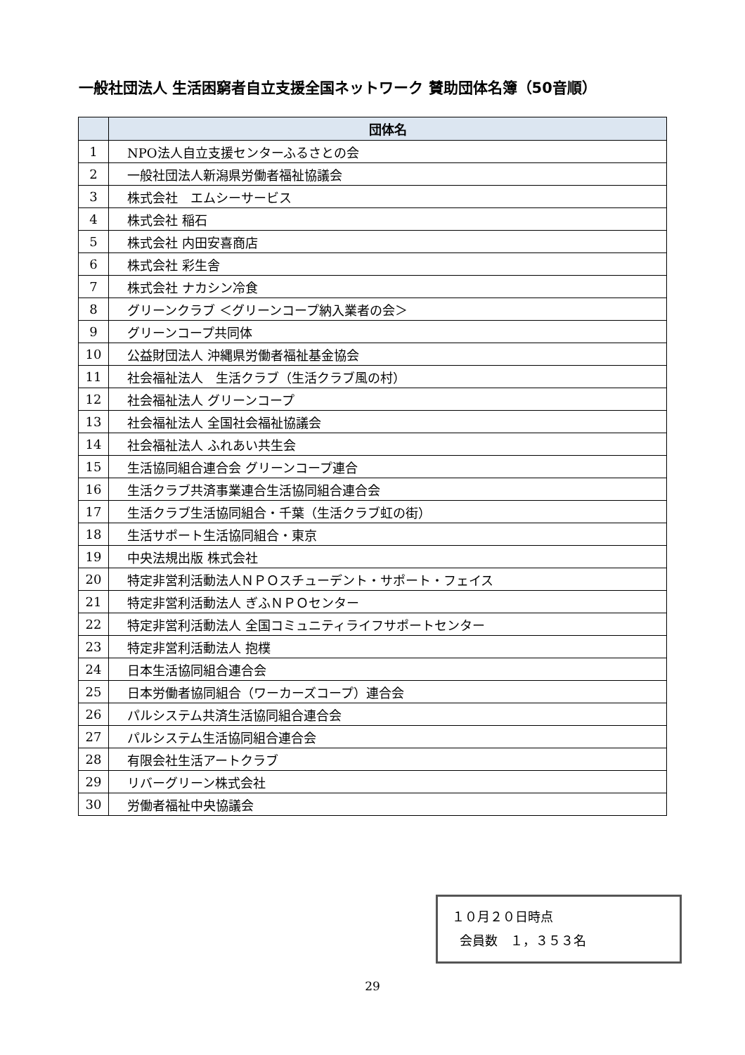一般社団法人 生活困窮者自立支援全国ネットワーク 賛助団体名簿（50音順）
| | 団体名 |
| --- | --- |
| 1 | NPO法人自立支援センターふるさとの会 |
| 2 | 一般社団法人新潟県労働者福祉協議会 |
| 3 | 株式会社 エムシーサービス |
| 4 | 株式会社 稲石 |
| 5 | 株式会社 内田安喜商店 |
| 6 | 株式会社 彩生舎 |
| 7 | 株式会社 ナカシン冷食 |
| 8 | グリーンクラブ ＜グリーンコープ納入業者の会＞ |
| 9 | グリーンコープ共同体 |
| 10 | 公益財団法人 沖縄県労働者福祉基金協会 |
| 11 | 社会福祉法人 生活クラブ（生活クラブ風の村） |
| 12 | 社会福祉法人 グリーンコープ |
| 13 | 社会福祉法人 全国社会福祉協議会 |
| 14 | 社会福祉法人 ふれあい共生会 |
| 15 | 生活協同組合連合会 グリーンコープ連合 |
| 16 | 生活クラブ共済事業連合生活協同組合連合会 |
| 17 | 生活クラブ生活協同組合・千葉（生活クラブ虹の街） |
| 18 | 生活サポート生活協同組合・東京 |
| 19 | 中央法規出版 株式会社 |
| 20 | 特定非営利活動法人ＮＰＯスチューデント・サポート・フェイス |
| 21 | 特定非営利活動法人 ぎふＮＰＯセンター |
| 22 | 特定非営利活動法人 全国コミュニティライフサポートセンター |
| 23 | 特定非営利活動法人 抱樸 |
| 24 | 日本生活協同組合連合会 |
| 25 | 日本労働者協同組合（ワーカーズコープ）連合会 |
| 26 | パルシステム共済生活協同組合連合会 |
| 27 | パルシステム生活協同組合連合会 |
| 28 | 有限会社生活アートクラブ |
| 29 | リバーグリーン株式会社 |
| 30 | 労働者福祉中央協議会 |
１０月２０日時点
会員数　１，３５３名
29